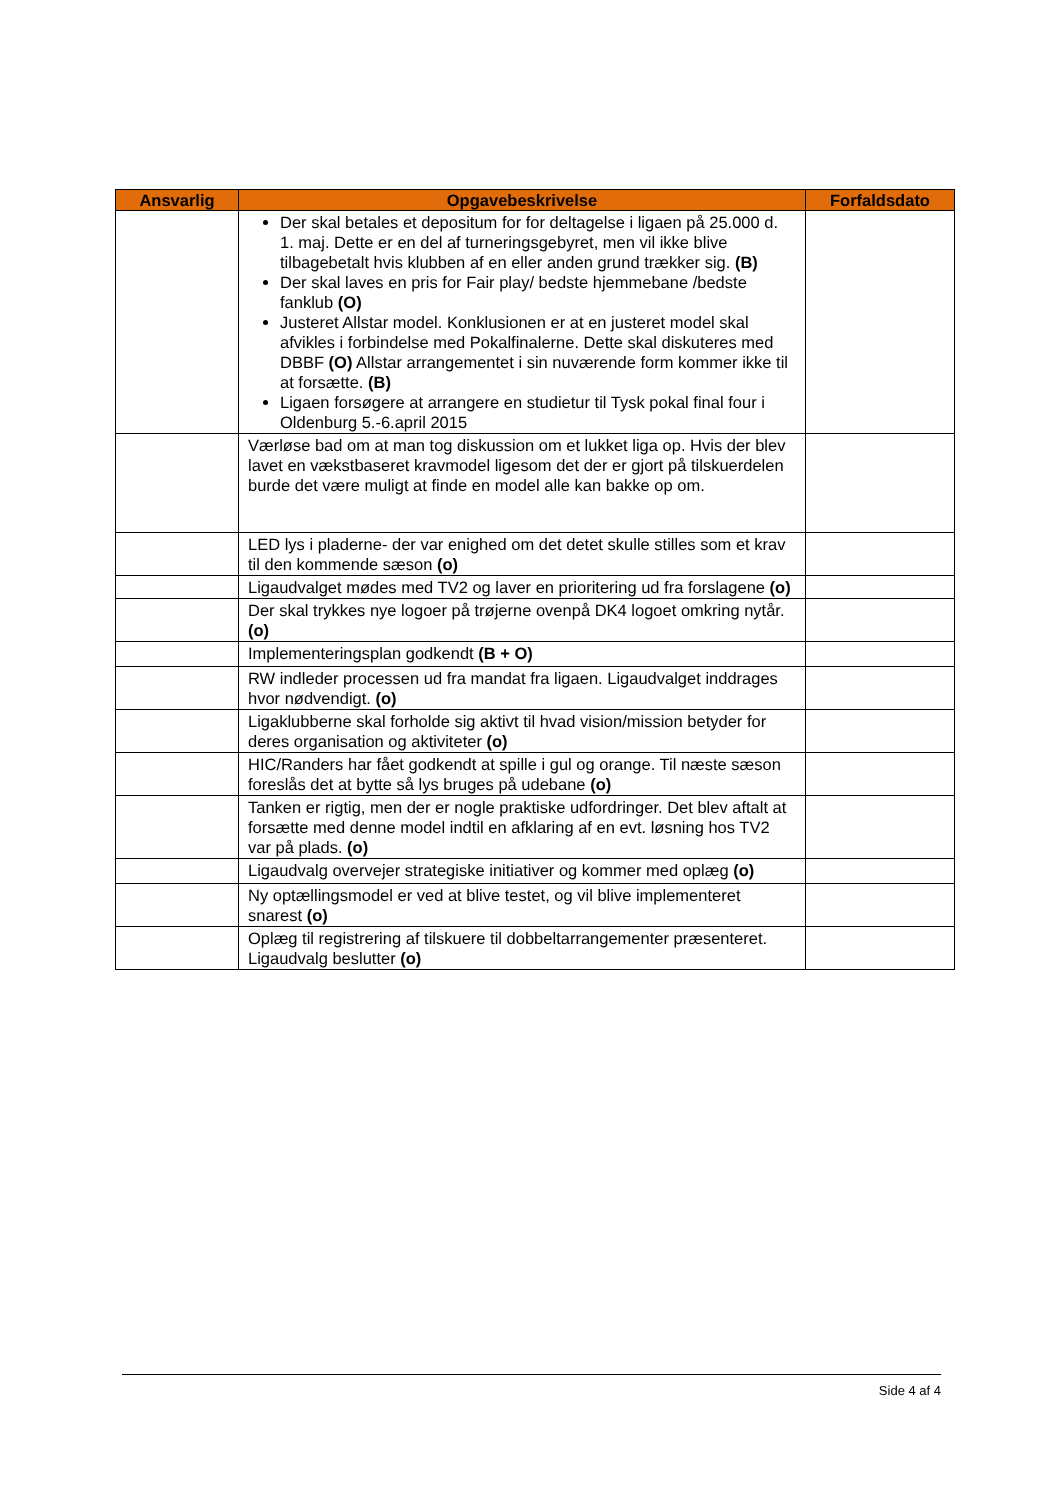| Ansvarlig | Opgavebeskrivelse | Forfaldsdato |
| --- | --- | --- |
| | Der skal betales et depositum for for deltagelse i ligaen på 25.000 d. 1. maj. Dette er en del af turneringsgebyret, men vil ikke blive tilbagebetalt hvis klubben af en eller anden grund trækker sig. (B) Der skal laves en pris for Fair play/ bedste hjemmebane /bedste fanklub (O) Justeret Allstar model. Konklusionen er at en justeret model skal afvikles i forbindelse med Pokalfinalerne. Dette skal diskuteres med DBBF (O) Allstar arrangementet i sin nuværende form kommer ikke til at forsætte. (B) Ligaen forsøgere at arrangere en studietur til Tysk pokal final four i Oldenburg 5.-6.april 2015 | |
| | Værløse bad om at man tog diskussion om et lukket liga op. Hvis der blev lavet en vækstbaseret kravmodel ligesom det der er gjort på tilskuerdelen burde det være muligt at finde en model alle kan bakke op om. | |
| | LED lys i pladerne- der var enighed om det detet skulle stilles som et krav til den kommende sæson (o) | |
| | Ligaudvalget mødes med TV2 og laver en prioritering ud fra forslagene (o) | |
| | Der skal trykkes nye logoer på trøjerne ovenpå DK4 logoet omkring nytår. (o) | |
| | Implementeringsplan godkendt (B + O) | |
| | RW indleder processen ud fra mandat fra ligaen. Ligaudvalget inddrages hvor nødvendigt. (o) | |
| | Ligaklubberne skal forholde sig aktivt til hvad vision/mission betyder for deres organisation og aktiviteter (o) | |
| | HIC/Randers har fået godkendt at spille i gul og orange. Til næste sæson foreslås det at bytte så lys bruges på udebane (o) | |
| | Tanken er rigtig, men der er nogle praktiske udfordringer. Det blev aftalt at forsætte med denne model indtil en afklaring af en evt. løsning hos TV2 var på plads. (o) | |
| | Ligaudvalg overvejer strategiske initiativer og kommer med oplæg (o) | |
| | Ny optællingsmodel er ved at blive testet, og vil blive implementeret snarest (o) | |
| | Oplæg til registrering af tilskuere til dobbeltarrangementer præsenteret. Ligaudvalg beslutter (o) | |
Side 4 af 4